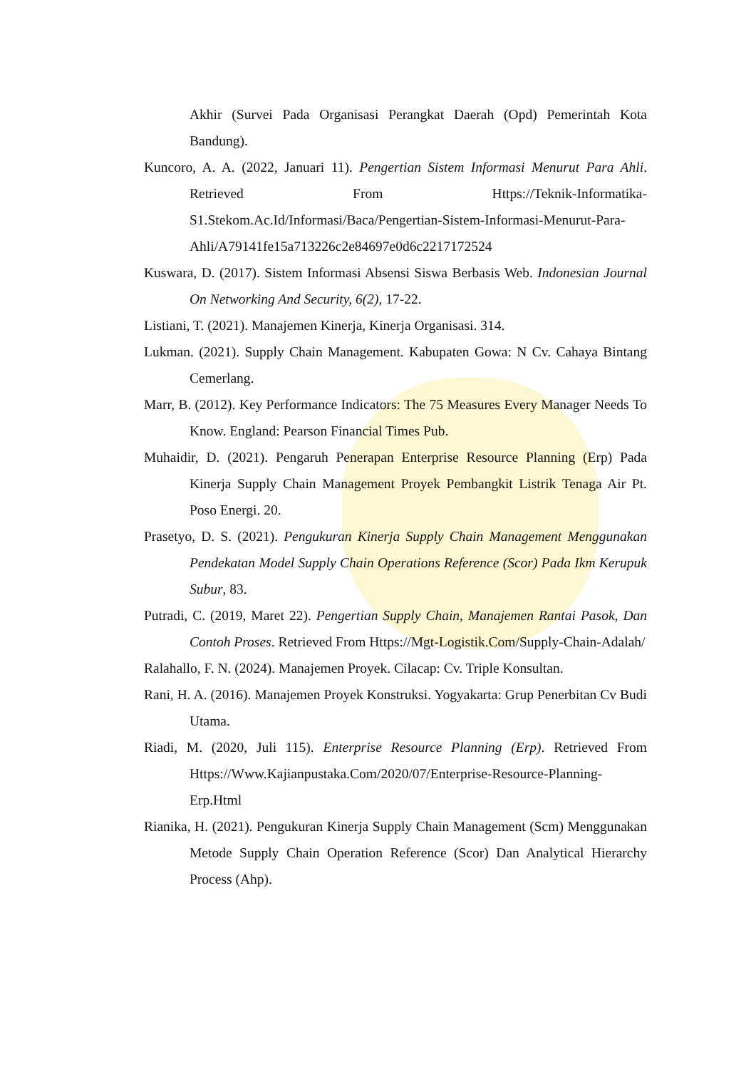Akhir (Survei Pada Organisasi Perangkat Daerah (Opd) Pemerintah Kota Bandung).
Kuncoro, A. A. (2022, Januari 11). Pengertian Sistem Informasi Menurut Para Ahli. Retrieved From Https://Teknik-Informatika-S1.Stekom.Ac.Id/Informasi/Baca/Pengertian-Sistem-Informasi-Menurut-Para-Ahli/A79141fe15a713226c2e84697e0d6c2217172524
Kuswara, D. (2017). Sistem Informasi Absensi Siswa Berbasis Web. Indonesian Journal On Networking And Security, 6(2), 17-22.
Listiani, T. (2021). Manajemen Kinerja, Kinerja Organisasi. 314.
Lukman. (2021). Supply Chain Management. Kabupaten Gowa: N Cv. Cahaya Bintang Cemerlang.
Marr, B. (2012). Key Performance Indicators: The 75 Measures Every Manager Needs To Know. England: Pearson Financial Times Pub.
Muhaidir, D. (2021). Pengaruh Penerapan Enterprise Resource Planning (Erp) Pada Kinerja Supply Chain Management Proyek Pembangkit Listrik Tenaga Air Pt. Poso Energi. 20.
Prasetyo, D. S. (2021). Pengukuran Kinerja Supply Chain Management Menggunakan Pendekatan Model Supply Chain Operations Reference (Scor) Pada Ikm Kerupuk Subur, 83.
Putradi, C. (2019, Maret 22). Pengertian Supply Chain, Manajemen Rantai Pasok, Dan Contoh Proses. Retrieved From Https://Mgt-Logistik.Com/Supply-Chain-Adalah/
Ralahallo, F. N. (2024). Manajemen Proyek. Cilacap: Cv. Triple Konsultan.
Rani, H. A. (2016). Manajemen Proyek Konstruksi. Yogyakarta: Grup Penerbitan Cv Budi Utama.
Riadi, M. (2020, Juli 115). Enterprise Resource Planning (Erp). Retrieved From Https://Www.Kajianpustaka.Com/2020/07/Enterprise-Resource-Planning-Erp.Html
Rianika, H. (2021). Pengukuran Kinerja Supply Chain Management (Scm) Menggunakan Metode Supply Chain Operation Reference (Scor) Dan Analytical Hierarchy Process (Ahp).